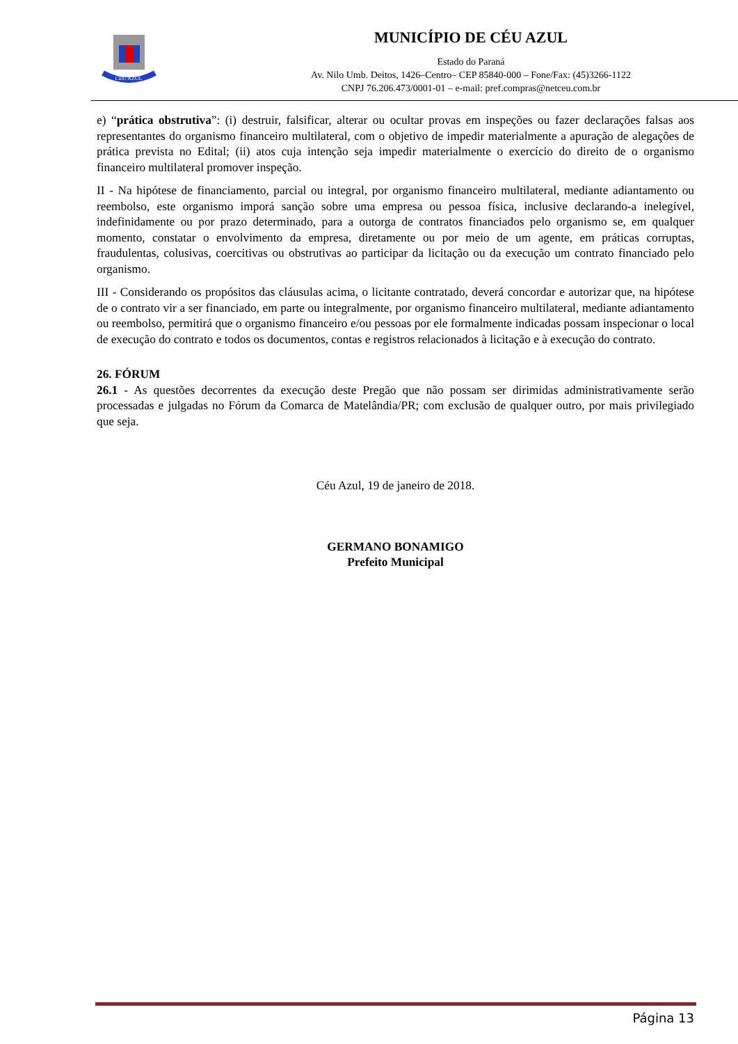CÉU AZUL
MUNICÍPIO DE CÉU AZUL
Estado do Paraná
Av. Nilo Umb. Deitos, 1426–Centro– CEP 85840-000 – Fone/Fax: (45)3266-1122
CNPJ 76.206.473/0001-01 – e-mail: pref.compras@netceu.com.br
e) “prática obstrutiva”: (i) destruir, falsificar, alterar ou ocultar provas em inspeções ou fazer declarações falsas aos representantes do organismo financeiro multilateral, com o objetivo de impedir materialmente a apuração de alegações de prática prevista no Edital; (ii) atos cuja intenção seja impedir materialmente o exercício do direito de o organismo financeiro multilateral promover inspeção.
II - Na hipótese de financiamento, parcial ou integral, por organismo financeiro multilateral, mediante adiantamento ou reembolso, este organismo imporá sanção sobre uma empresa ou pessoa física, inclusive declarando-a inelegível, indefinidamente ou por prazo determinado, para a outorga de contratos financiados pelo organismo se, em qualquer momento, constatar o envolvimento da empresa, diretamente ou por meio de um agente, em práticas corruptas, fraudulentas, colusivas, coercitivas ou obstrutivas ao participar da licitação ou da execução um contrato financiado pelo organismo.
III - Considerando os propósitos das cláusulas acima, o licitante contratado, deverá concordar e autorizar que, na hipótese de o contrato vir a ser financiado, em parte ou integralmente, por organismo financeiro multilateral, mediante adiantamento ou reembolso, permitirá que o organismo financeiro e/ou pessoas por ele formalmente indicadas possam inspecionar o local de execução do contrato e todos os documentos, contas e registros relacionados à licitação e à execução do contrato.
26. FÓRUM
26.1 - As questões decorrentes da execução deste Pregão que não possam ser dirimidas administrativamente serão processadas e julgadas no Fórum da Comarca de Matelândia/PR; com exclusão de qualquer outro, por mais privilegiado que seja.
Céu Azul, 19 de janeiro de 2018.
GERMANO BONAMIGO
Prefeito Municipal
Página 13